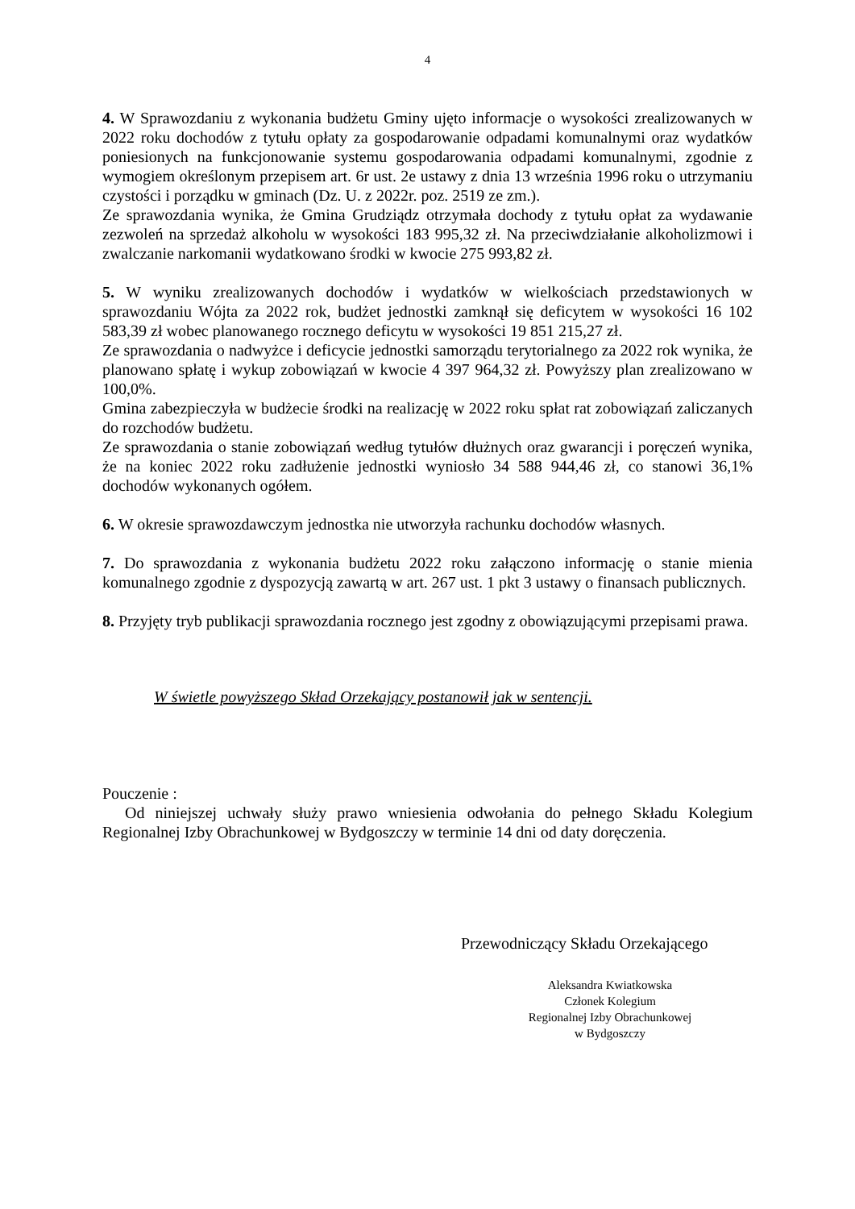4
4. W Sprawozdaniu z wykonania budżetu Gminy ujęto informacje o wysokości zrealizowanych w 2022 roku dochodów z tytułu opłaty za gospodarowanie odpadami komunalnymi oraz wydatków poniesionych na funkcjonowanie systemu gospodarowania odpadami komunalnymi, zgodnie z wymogiem określonym przepisem art. 6r ust. 2e ustawy z dnia 13 września 1996 roku o utrzymaniu czystości i porządku w gminach (Dz. U. z 2022r. poz. 2519 ze zm.).
Ze sprawozdania wynika, że Gmina Grudziądz otrzymała dochody z tytułu opłat za wydawanie zezwoleń na sprzedaż alkoholu w wysokości 183 995,32 zł. Na przeciwdziałanie alkoholizmowi i zwalczanie narkomanii wydatkowano środki w kwocie 275 993,82 zł.
5. W wyniku zrealizowanych dochodów i wydatków w wielkościach przedstawionych w sprawozdaniu Wójta za 2022 rok, budżet jednostki zamknął się deficytem w wysokości 16 102 583,39 zł wobec planowanego rocznego deficytu w wysokości 19 851 215,27 zł.
Ze sprawozdania o nadwyżce i deficycie jednostki samorządu terytorialnego za 2022 rok wynika, że planowano spłatę i wykup zobowiązań w kwocie 4 397 964,32 zł. Powyższy plan zrealizowano w 100,0%.
Gmina zabezpieczyła w budżecie środki na realizację w 2022 roku spłat rat zobowiązań zaliczanych do rozchodów budżetu.
Ze sprawozdania o stanie zobowiązań według tytułów dłużnych oraz gwarancji i poręczeń wynika, że na koniec 2022 roku zadłużenie jednostki wyniosło 34 588 944,46 zł, co stanowi 36,1% dochodów wykonanych ogółem.
6. W okresie sprawozdawczym jednostka nie utworzyła rachunku dochodów własnych.
7. Do sprawozdania z wykonania budżetu 2022 roku załączono informację o stanie mienia komunalnego zgodnie z dyspozycją zawartą w art. 267 ust. 1 pkt 3 ustawy o finansach publicznych.
8. Przyjęty tryb publikacji sprawozdania rocznego jest zgodny z obowiązującymi przepisami prawa.
W świetle powyższego Skład Orzekający postanowił jak w sentencji.
Pouczenie :
Od niniejszej uchwały służy prawo wniesienia odwołania do pełnego Składu Kolegium Regionalnej Izby Obrachunkowej w Bydgoszczy w terminie 14 dni od daty doręczenia.
Przewodniczący Składu Orzekającego
Aleksandra Kwiatkowska
Członek Kolegium
Regionalnej Izby Obrachunkowej
w Bydgoszczy